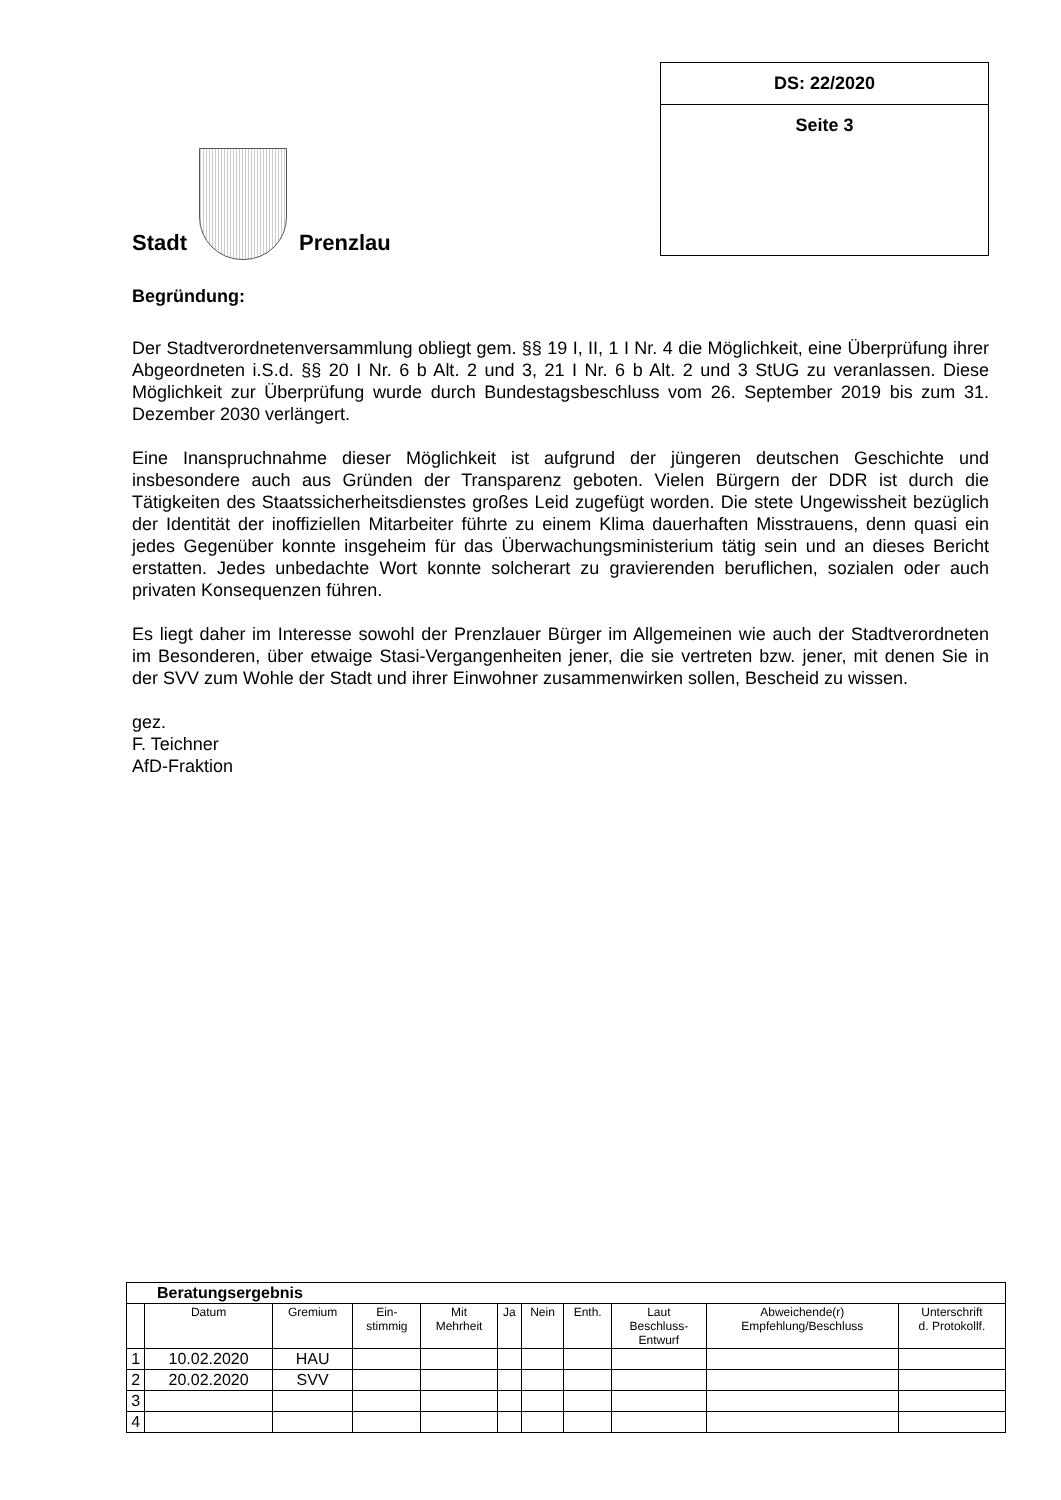Stadt
Prenzlau
DS: 22/2020
Seite 3
Begründung:
Der Stadtverordnetenversammlung obliegt gem. §§ 19 I, II, 1 I Nr. 4 die Möglichkeit, eine Überprüfung ihrer Abgeordneten i.S.d. §§ 20 I Nr. 6 b Alt. 2 und 3, 21 I Nr. 6 b Alt. 2 und 3 StUG zu veranlassen. Diese Möglichkeit zur Überprüfung wurde durch Bundestagsbeschluss vom 26. September 2019 bis zum 31. Dezember 2030 verlängert.
Eine Inanspruchnahme dieser Möglichkeit ist aufgrund der jüngeren deutschen Geschichte und insbesondere auch aus Gründen der Transparenz geboten. Vielen Bürgern der DDR ist durch die Tätigkeiten des Staatssicherheitsdienstes großes Leid zugefügt worden. Die stete Ungewissheit bezüglich der Identität der inoffiziellen Mitarbeiter führte zu einem Klima dauerhaften Misstrauens, denn quasi ein jedes Gegenüber konnte insgeheim für das Überwachungsministerium tätig sein und an dieses Bericht erstatten. Jedes unbedachte Wort konnte solcherart zu gravierenden beruflichen, sozialen oder auch privaten Konsequenzen führen.
Es liegt daher im Interesse sowohl der Prenzlauer Bürger im Allgemeinen wie auch der Stadtverordneten im Besonderen, über etwaige Stasi-Vergangenheiten jener, die sie vertreten bzw. jener, mit denen Sie in der SVV zum Wohle der Stadt und ihrer Einwohner zusammenwirken sollen, Bescheid zu wissen.
gez.
F. Teichner
AfD-Fraktion
| Beratungsergebnis | | | | | | | | | | |
| --- | --- | --- | --- | --- | --- | --- | --- | --- | --- | --- |
| | Datum | Gremium | Ein- stimmig | Mit Mehrheit | Ja | Nein | Enth. | Laut Beschluss- Entwurf | Abweichende(r) Empfehlung/Beschluss | Unterschrift d. Protokollf. |
| 1 | 10.02.2020 | HAU | | | | | | | | |
| 2 | 20.02.2020 | SVV | | | | | | | | |
| 3 | | | | | | | | | | |
| 4 | | | | | | | | | | |